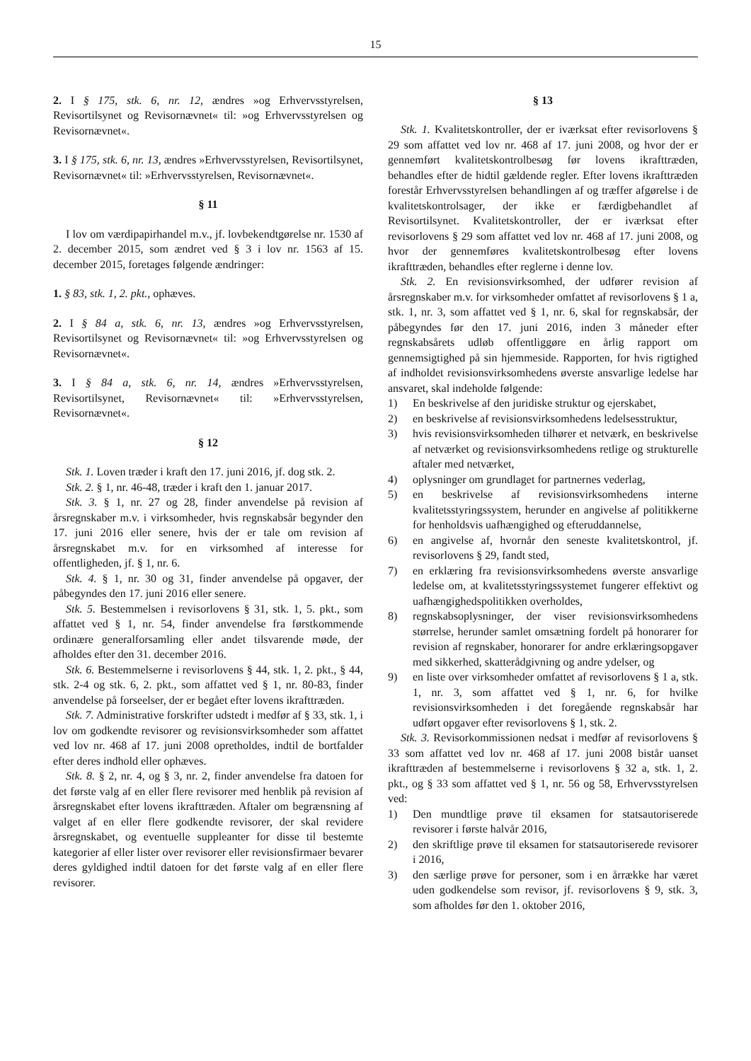15
2. I § 175, stk. 6, nr. 12, ændres »og Erhvervsstyrelsen, Revisortilsynet og Revisornævnet« til: »og Erhvervsstyrelsen og Revisornævnet«.
3. I § 175, stk. 6, nr. 13, ændres »Erhvervsstyrelsen, Revisortilsynet, Revisornævnet« til: »Erhvervsstyrelsen, Revisornævnet«.
§ 11
I lov om værdipapirhandel m.v., jf. lovbekendtgørelse nr. 1530 af 2. december 2015, som ændret ved § 3 i lov nr. 1563 af 15. december 2015, foretages følgende ændringer:
1. § 83, stk. 1, 2. pkt., ophæves.
2. I § 84 a, stk. 6, nr. 13, ændres »og Erhvervsstyrelsen, Revisortilsynet og Revisornævnet« til: »og Erhvervsstyrelsen og Revisornævnet«.
3. I § 84 a, stk. 6, nr. 14, ændres »Erhvervsstyrelsen, Revisortilsynet, Revisornævnet« til: »Erhvervsstyrelsen, Revisornævnet«.
§ 12
Stk. 1. Loven træder i kraft den 17. juni 2016, jf. dog stk. 2.
Stk. 2. § 1, nr. 46-48, træder i kraft den 1. januar 2017.
Stk. 3. § 1, nr. 27 og 28, finder anvendelse på revision af årsregnskaber m.v. i virksomheder, hvis regnskabsår begynder den 17. juni 2016 eller senere, hvis der er tale om revision af årsregnskabet m.v. for en virksomhed af interesse for offentligheden, jf. § 1, nr. 6.
Stk. 4. § 1, nr. 30 og 31, finder anvendelse på opgaver, der påbegyndes den 17. juni 2016 eller senere.
Stk. 5. Bestemmelsen i revisorlovens § 31, stk. 1, 5. pkt., som affattet ved § 1, nr. 54, finder anvendelse fra førstkommende ordinære generalforsamling eller andet tilsvarende møde, der afholdes efter den 31. december 2016.
Stk. 6. Bestemmelserne i revisorlovens § 44, stk. 1, 2. pkt., § 44, stk. 2-4 og stk. 6, 2. pkt., som affattet ved § 1, nr. 80-83, finder anvendelse på forseelser, der er begået efter lovens ikrafttræden.
Stk. 7. Administrative forskrifter udstedt i medfør af § 33, stk. 1, i lov om godkendte revisorer og revisionsvirksomheder som affattet ved lov nr. 468 af 17. juni 2008 opretholdes, indtil de bortfalder efter deres indhold eller ophæves.
Stk. 8. § 2, nr. 4, og § 3, nr. 2, finder anvendelse fra datoen for det første valg af en eller flere revisorer med henblik på revision af årsregnskabet efter lovens ikrafttræden. Aftaler om begrænsning af valget af en eller flere godkendte revisorer, der skal revidere årsregnskabet, og eventuelle suppleanter for disse til bestemte kategorier af eller lister over revisorer eller revisionsfirmaer bevarer deres gyldighed indtil datoen for det første valg af en eller flere revisorer.
§ 13
Stk. 1. Kvalitetskontroller, der er iværksat efter revisorlovens § 29 som affattet ved lov nr. 468 af 17. juni 2008, og hvor der er gennemført kvalitetskontrolbesøg før lovens ikrafttræden, behandles efter de hidtil gældende regler. Efter lovens ikrafttræden forestår Erhvervsstyrelsen behandlingen af og træffer afgørelse i de kvalitetskontrolsager, der ikke er færdigbehandlet af Revisortilsynet. Kvalitetskontroller, der er iværksat efter revisorlovens § 29 som affattet ved lov nr. 468 af 17. juni 2008, og hvor der gennemføres kvalitetskontrolbesøg efter lovens ikrafttræden, behandles efter reglerne i denne lov.
Stk. 2. En revisionsvirksomhed, der udfører revision af årsregnskaber m.v. for virksomheder omfattet af revisorlovens § 1 a, stk. 1, nr. 3, som affattet ved § 1, nr. 6, skal for regnskabsår, der påbegyndes før den 17. juni 2016, inden 3 måneder efter regnskabsårets udløb offentliggøre en årlig rapport om gennemsigtighed på sin hjemmeside. Rapporten, for hvis rigtighed af indholdet revisionsvirksomhedens øverste ansvarlige ledelse har ansvaret, skal indeholde følgende:
1) En beskrivelse af den juridiske struktur og ejerskabet,
2) en beskrivelse af revisionsvirksomhedens ledelsesstruktur,
3) hvis revisionsvirksomheden tilhører et netværk, en beskrivelse af netværket og revisionsvirksomhedens retlige og strukturelle aftaler med netværket,
4) oplysninger om grundlaget for partnernes vederlag,
5) en beskrivelse af revisionsvirksomhedens interne kvalitetsstyringssystem, herunder en angivelse af politikkerne for henholdsvis uafhængighed og efteruddannelse,
6) en angivelse af, hvornår den seneste kvalitetskontrol, jf. revisorlovens § 29, fandt sted,
7) en erklæring fra revisionsvirksomhedens øverste ansvarlige ledelse om, at kvalitetsstyringssystemet fungerer effektivt og uafhængighedspolitikken overholdes,
8) regnskabsoplysninger, der viser revisionsvirksomhedens størrelse, herunder samlet omsætning fordelt på honorarer for revision af regnskaber, honorarer for andre erklæringsopgaver med sikkerhed, skatterådgivning og andre ydelser, og
9) en liste over virksomheder omfattet af revisorlovens § 1 a, stk. 1, nr. 3, som affattet ved § 1, nr. 6, for hvilke revisionsvirksomheden i det foregående regnskabsår har udført opgaver efter revisorlovens § 1, stk. 2.
Stk. 3. Revisorkommissionen nedsat i medfør af revisorlovens § 33 som affattet ved lov nr. 468 af 17. juni 2008 bistår uanset ikrafttræden af bestemmelserne i revisorlovens § 32 a, stk. 1, 2. pkt., og § 33 som affattet ved § 1, nr. 56 og 58, Erhvervsstyrelsen ved:
1) Den mundtlige prøve til eksamen for statsautoriserede revisorer i første halvår 2016,
2) den skriftlige prøve til eksamen for statsautoriserede revisorer i 2016,
3) den særlige prøve for personer, som i en årrække har været uden godkendelse som revisor, jf. revisorlovens § 9, stk. 3, som afholdes før den 1. oktober 2016,